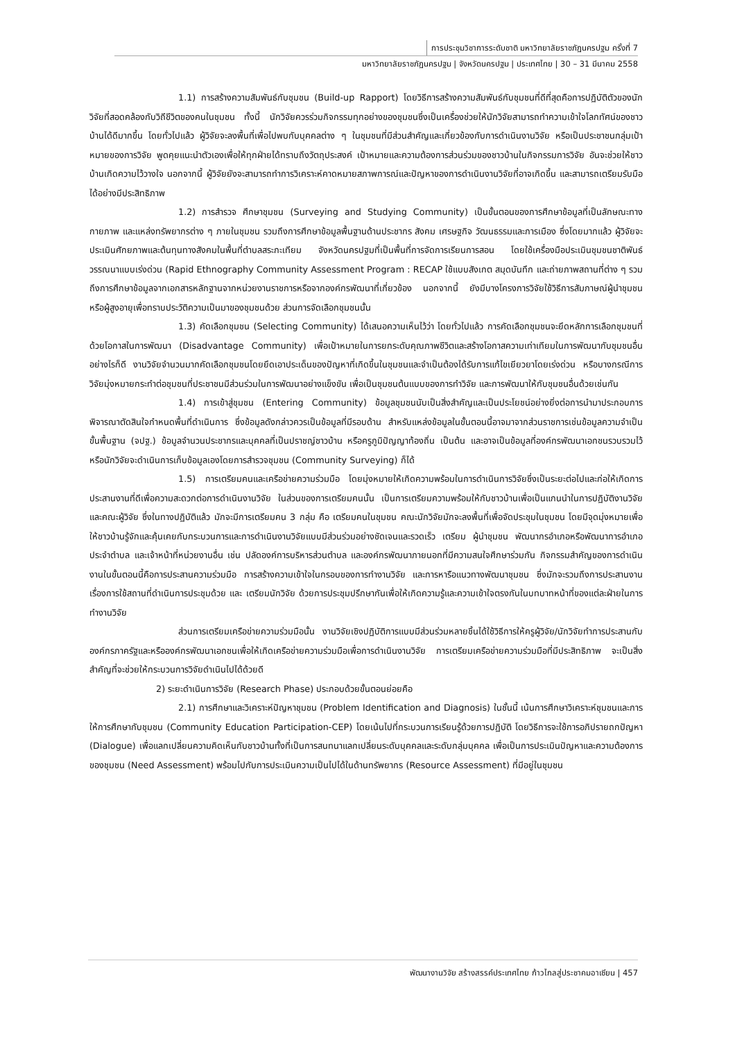การประชุมวิชาการระดับชาติ มหาวิทยาลัยราชภัฏนครปฐม ครั้งที่ 7
มหาวิทยาลัยราชภัฏนครปฐม | จังหวัดนครปฐม | ประเทศไทย | 30 – 31 มีนาคม 2558
1.1) การสร้างความสัมพันธ์กับชุมชน (Build-up Rapport) โดยวิธีการสร้างความสัมพันธ์กับชุมชนที่ดีที่สุดคือการปฏิบัติตัวของนักวิจัยที่สอดคล้องกับวิถีชีวิตของคนในชุมชน ทั้งนี้ นักวิจัยควรร่วมกิจกรรมทุกอย่างของชุมชนซึ่งเป็นเครื่องช่วยให้นักวิจัยสามารถทำความเข้าใจโลกทัศน์ของชาวบ้านได้ดีมากขึ้น โดยทั่วไปแล้ว ผู้วิจัยจะลงพื้นที่เพื่อไปพบกับบุคคลต่าง ๆ ในชุมชนที่มีส่วนสำคัญและเกี่ยวข้องกับการดำเนินงานวิจัย หรือเป็นประชาชนกลุ่มเป้าหมายของการวิจัย พูดคุยแนะนำตัวเองเพื่อให้ทุกฝ่ายได้ทราบถึงวัตถุประสงค์ เป้าหมายและความต้องการส่วนร่วมของชาวบ้านในกิจกรรมการวิจัย อันจะช่วยให้ชาวบ้านเกิดความไว้วางใจ นอกจากนี้ ผู้วิจัยยังจะสามารถทำการวิเคราะห์คาดหมายสภาพการณ์และปัญหาของการดำเนินงานวิจัยที่อาจเกิดขึ้น และสามารถเตรียมรับมือได้อย่างมีประสิทธิภาพ
1.2) การสำรวจ ศึกษาชุมชน (Surveying and Studying Community) เป็นขั้นตอนของการศึกษาข้อมูลที่เป็นลักษณะทางกายภาพ และแหล่งทรัพยากรต่าง ๆ ภายในชุมชน รวมถึงการศึกษาข้อมูลพื้นฐานด้านประชากร สังคม เศรษฐกิจ วัฒนธรรมและการเมือง ซึ่งโดยมากแล้ว ผู้วิจัยจะประเมินศักยภาพและต้นทุนทางสังคมในพื้นที่ตำบลสระกะเทียม จังหวัดนครปฐมที่เป็นพื้นที่การจัดการเรียนการสอน โดยใช้เครื่องมือประเมินชุมชนชาติพันธ์วรรณนาแบบเร่งด่วน (Rapid Ethnography Community Assessment Program : RECAP ใช้แบบสังเกต สมุดบันทึก และถ่ายภาพสถานที่ต่าง ๆ รวมถึงการศึกษาข้อมูลจากเอกสารหลักฐานจากหน่วยงานราชการหรือจากองค์กรพัฒนาที่เกี่ยวข้อง นอกจากนี้ ยังมีบางโครงการวิจัยใช้วิธีการสัมภาษณ์ผู้นำชุมชน หรือผู้สูงอายุเพื่อทราบประวัติความเป็นมาของชุมชนด้วย ส่วนการจัดเลือกชุมชนนั้น
1.3) คัดเลือกชุมชน (Selecting Community) ได้เสนอความเห็นไว้ว่า โดยทั่วไปแล้ว การคัดเลือกชุมชนจะยึดหลักการเลือกชุมชนที่ด้วยโอกาสในการพัฒนา (Disadvantage Community) เพื่อเป้าหมายในการยกระดับคุณภาพชีวิตและสร้างโอกาสความเท่าเทียมในการพัฒนากับชุมชนอื่น อย่างไรก็ดี งานวิจัยจำนวนมากคัดเลือกชุมชนโดยยึดเอาประเด็นของปัญหาที่เกิดขึ้นในชุมชนและจำเป็นต้องได้รับการแก้ไขเยียวยาโดยเร่งด่วน หรือบางกรณีการวิจัยมุ่งหมายกระทำต่อชุมชนที่ประชาชนมีส่วนร่วมในการพัฒนาอย่างแข็งขัน เพื่อเป็นชุมชนต้นแบบของการทำวิจัย และการพัฒนาให้กับชุมชนอื่นด้วยเช่นกัน
1.4) การเข้าสู่ชุมชน (Entering Community) ข้อมูลชุมชนนับเป็นสิ่งสำคัญและเป็นประโยชน์อย่างยิ่งต่อการนำมาประกอบการพิจารณาตัดสินใจกำหนดพื้นที่ดำเนินการ ซึ่งข้อมูลดังกล่าวควรเป็นข้อมูลที่มีรอบด้าน สำหรับแหล่งข้อมูลในขั้นตอนนี้อาจมาจากส่วนราชการเช่นข้อมูลความจำเป็นขั้นพื้นฐาน (จปฐ.) ข้อมูลจำนวนประชากรและบุคคลที่เป็นปราชญ์ชาวบ้าน หรือครูภูมิปัญญาท้องถิ่น เป็นต้น และอาจเป็นข้อมูลที่องค์กรพัฒนาเอกชนรวบรวมไว้ หรือนักวิจัยจะดำเนินการเก็บข้อมูลเองโดยการสำรวจชุมชน (Community Surveying) ก็ได้
1.5) การเตรียมคนและเครือข่ายความร่วมมือ โดยมุ่งหมายให้เกิดความพร้อมในการดำเนินการวิจัยซึ่งเป็นระยะต่อไปและก่อให้เกิดการประสานงานที่ดีเพื่อความสะดวกต่อการดำเนินงานวิจัย ในส่วนของการเตรียมคนนั้น เป็นการเตรียมความพร้อมให้กับชาวบ้านเพื่อเป็นแกนนำในการปฏิบัติงานวิจัยและคณะผู้วิจัย ซึ่งในทางปฏิบัติแล้ว มักจะมีการเตรียมคน 3 กลุ่ม คือ เตรียมคนในชุมชน คณะนักวิจัยมักจะลงพื้นที่เพื่อจัดประชุมในชุมชน โดยมีจุดมุ่งหมายเพื่อให้ชาวบ้านรู้จักและคุ้นเคยกับกระบวนการและการดำเนินงานวิจัยแบบมีส่วนร่วมอย่างชัดเจนและรวดเร็ว เตรียม ผู้นำชุมชน พัฒนากรอำเภอหรือพัฒนาการอำเภอประจำตำบล และเจ้าหน้าที่หน่วยงานอื่น เช่น ปลัดองค์การบริหารส่วนตำบล และองค์กรพัฒนาภายนอกที่มีความสนใจศึกษาร่วมกัน กิจกรรมสำคัญของการดำเนินงานในขั้นตอนนี้คือการประสานความร่วมมือ การสร้างความเข้าใจในกรอบของการทำงานวิจัย และการหารือแนวทางพัฒนาชุมชน ซึ่งมักจะรวมถึงการประสานงานเรื่องการใช้สถานที่ดำเนินการประชุมด้วย และ เตรียมนักวิจัย ด้วยการประชุมปรึกษากันเพื่อให้เกิดความรู้และความเข้าใจตรงกันในบทบาทหน้าที่ของแต่ละฝ่ายในการทำงานวิจัย
ส่วนการเตรียมเครือข่ายความร่วมมือนั้น งานวิจัยเชิงปฏิบัติการแบบมีส่วนร่วมหลายชิ้นได้ใช้วิธีการให้ครูผู้วิจัย/นักวิจัยทำการประสานกับองค์กรภาครัฐและหรือองค์กรพัฒนาเอกชนเพื่อให้เกิดเครือข่ายความร่วมมือเพื่อการดำเนินงานวิจัย การเตรียมเครือข่ายความร่วมมือที่มีประสิทธิภาพ จะเป็นสิ่งสำคัญที่จะช่วยให้กระบวนการวิจัยดำเนินไปได้ด้วยดี
2) ระยะดำเนินการวิจัย (Research Phase) ประกอบด้วยขั้นตอนย่อยคือ
2.1) การศึกษาและวิเคราะห์ปัญหาชุมชน (Problem Identification and Diagnosis) ในชั้นนี้ เน้นการศึกษาวิเคราะห์ชุมชนและการให้การศึกษากับชุมชน (Community Education Participation-CEP) โดยเน้นไปที่กระบวนการเรียนรู้ด้วยการปฏิบัติ โดยวิธีการจะใช้การอภิปรายถกปัญหา (Dialogue) เพื่อแลกเปลี่ยนความคิดเห็นกับชาวบ้านทั้งที่เป็นการสนทนาแลกเปลี่ยนระดับบุคคลและระดับกลุ่มบุคคล เพื่อเป็นการประเมินปัญหาและความต้องการของชุมชน (Need Assessment) พร้อมไปกับการประเมินความเป็นไปได้ในด้านทรัพยากร (Resource Assessment) ที่มีอยู่ในชุมชน
พัฒนางานวิจัย สร้างสรรค์ประเทศไทย ก้าวไกลสู่ประชาคมอาเซียน | 457